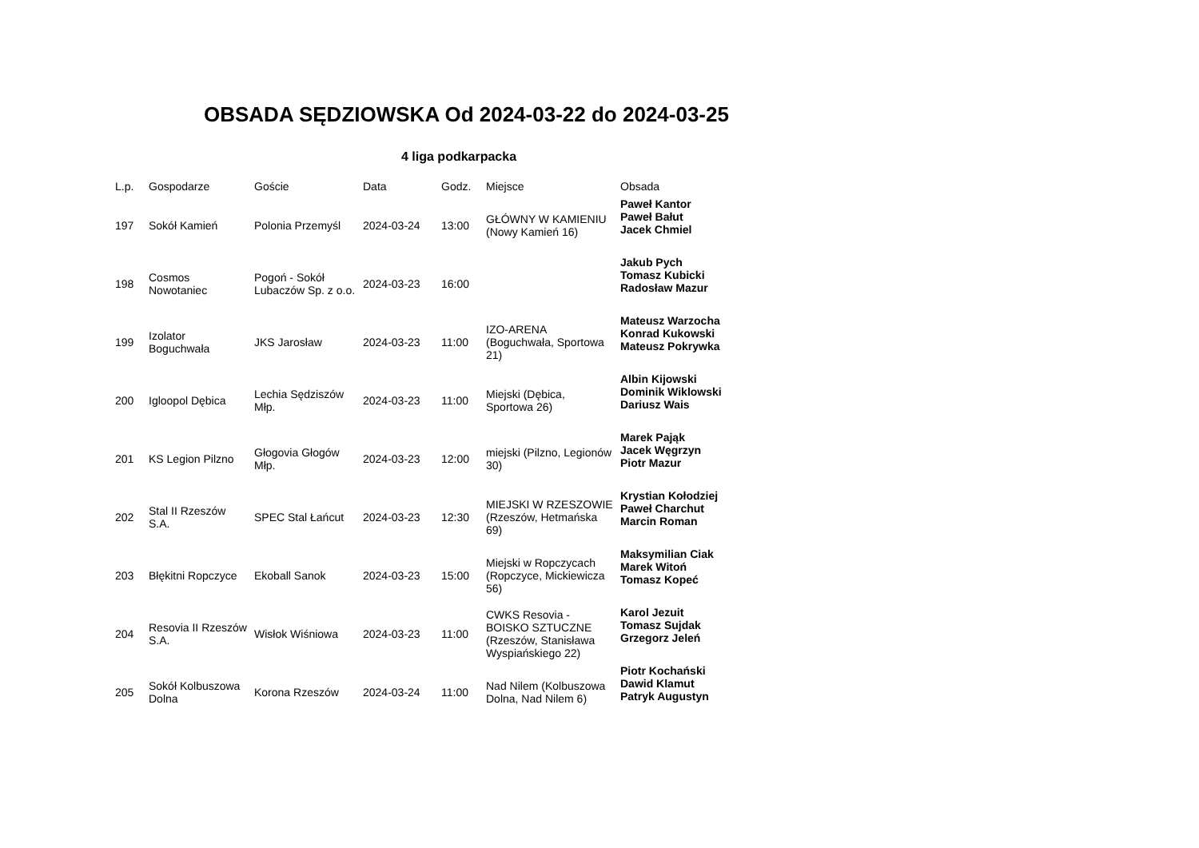OBSADA SĘDZIOWSKA Od 2024-03-22 do 2024-03-25
4 liga podkarpacka
| L.p. | Gospodarze | Goście | Data | Godz. | Miejsce | Obsada |
| --- | --- | --- | --- | --- | --- | --- |
| 197 | Sokół Kamień | Polonia Przemyśl | 2024-03-24 | 13:00 | GŁÓWNY W KAMIENIU (Nowy Kamień 16) | Paweł Kantor Paweł Bałut Jacek Chmiel |
| 198 | Cosmos Nowotaniec | Pogoń - Sokół Lubaczów Sp. z o.o. | 2024-03-23 | 16:00 | | Jakub Pych Tomasz Kubicki Radosław Mazur |
| 199 | Izolator Boguchwała | JKS Jarosław | 2024-03-23 | 11:00 | IZO-ARENA (Boguchwała, Sportowa 21) | Mateusz Warzocha Konrad Kukowski Mateusz Pokrywka |
| 200 | Igloopol Dębica | Lechia Sędziszów Młp. | 2024-03-23 | 11:00 | Miejski (Dębica, Sportowa 26) | Albin Kijowski Dominik Wiklowski Dariusz Wais |
| 201 | KS Legion Pilzno | Głogovia Głogów Młp. | 2024-03-23 | 12:00 | miejski (Pilzno, Legionów 30) | Marek Pająk Jacek Węgrzyn Piotr Mazur |
| 202 | Stal II Rzeszów S.A. | SPEC Stal Łańcut | 2024-03-23 | 12:30 | MIEJSKI W RZESZOWIE (Rzeszów, Hetmańska 69) | Krystian Kołodziej Paweł Charchut Marcin Roman |
| 203 | Błękitni Ropczyce | Ekoball Sanok | 2024-03-23 | 15:00 | Miejski w Ropczycach (Ropczyce, Mickiewicza 56) | Maksymilian Ciak Marek Witoń Tomasz Kopeć |
| 204 | Resovia II Rzeszów S.A. | Wisłok Wiśniowa | 2024-03-23 | 11:00 | CWKS Resovia - BOISKO SZTUCZNE (Rzeszów, Stanisława Wyspiańskiego 22) | Karol Jezuit Tomasz Sujdak Grzegorz Jeleń |
| 205 | Sokół Kolbuszowa Dolna | Korona Rzeszów | 2024-03-24 | 11:00 | Nad Nilem (Kolbuszowa Dolna, Nad Nilem 6) | Piotr Kochański Dawid Klamut Patryk Augustyn |